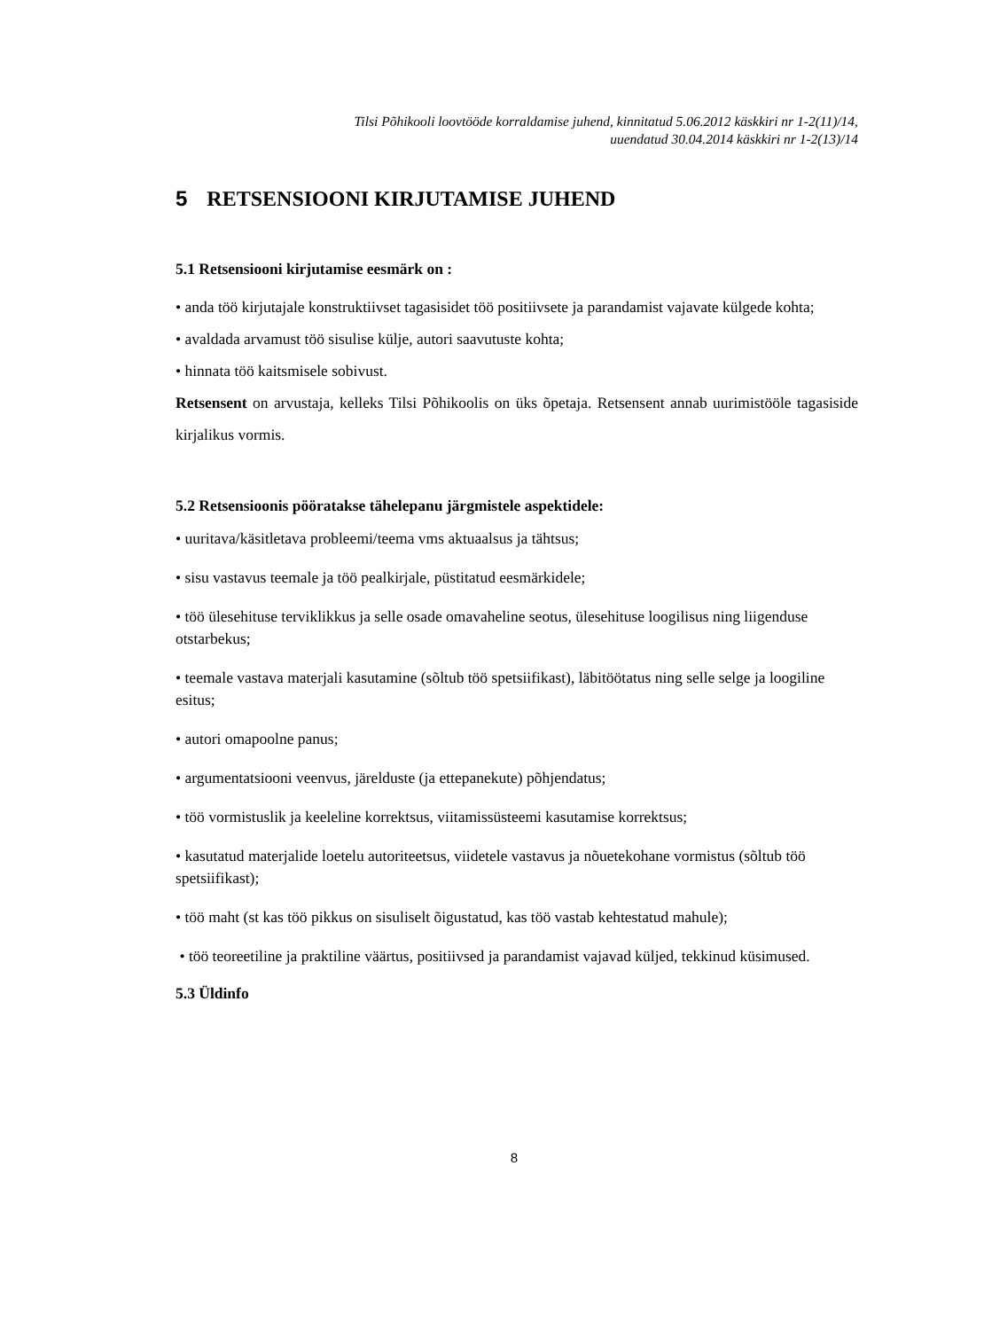Tilsi Põhikooli loovtööde korraldamise juhend, kinnitatud 5.06.2012 käskkiri nr 1-2(11)/14,
uuendatud 30.04.2014 käskkiri nr 1-2(13)/14
5 RETSENSIOONI KIRJUTAMISE JUHEND
5.1 Retsensiooni kirjutamise eesmärk on :
• anda töö kirjutajale konstruktiivset tagasisidet töö positiivsete ja parandamist vajavate külgede kohta;
• avaldada arvamust töö sisulise külje, autori saavutuste kohta;
• hinnata töö kaitsmisele sobivust.
Retsensent on arvustaja, kelleks Tilsi Põhikoolis on üks õpetaja. Retsensent annab uurimistööle tagasiside kirjalikus vormis.
5.2 Retsensioonis pööratakse tähelepanu järgmistele aspektidele:
• uuritava/käsitletava probleemi/teema vms aktuaalsus ja tähtsus;
• sisu vastavus teemale ja töö pealkirjale, püstitatud eesmärkidele;
• töö ülesehituse terviklikkus ja selle osade omavaheline seotus, ülesehituse loogilisus ning liigenduse otstarbekus;
• teemale vastava materjali kasutamine (sõltub töö spetsiifikast), läbitöötatus ning selle selge ja loogiline esitus;
• autori omapoolne panus;
• argumentatsiooni veenvus, järelduste (ja ettepanekute) põhjendatus;
• töö vormistuslik ja keeleline korrektsus, viitamissüsteemi kasutamise korrektsus;
• kasutatud materjalide loetelu autoriteetsus, viidetele vastavus ja nõuetekohane vormistus (sõltub töö spetsiifikast);
• töö maht (st kas töö pikkus on sisuliselt õigustatud, kas töö vastab kehtestatud mahule);
• töö teoreetiline ja praktiline väärtus, positiivsed ja parandamist vajavad küljed, tekkinud küsimused.
5.3 Üldinfo
8